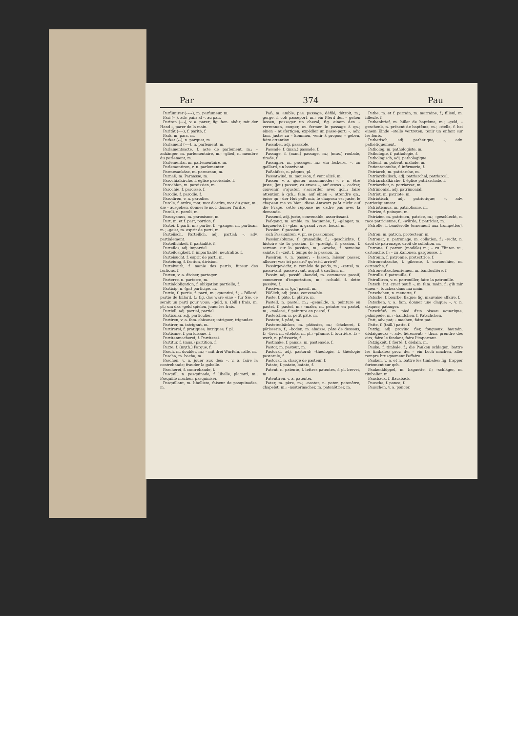Par 374 Pau
Parfümirer (–⏑–⏑), m. parfumeur, m.
Pari (–⏑), adv. pair; al –, au pair.
Pariren (⏑–⏑), v. a. parer; fig. fam. obéir; mit der Hand –, parer de la main.
Parität (–⏑–), f. parité, f.
Park, m. parc, m.
Parket (⏑–), n. parquet, m.
Parlament (–⏑–), n. parlement, m.
Parlamentsacte, f. acte de parlement, m.; –anhänger, m. parlementaire, m.; –glied, n. membre du parlement, m.
Parlementär, m. parlementaire, m.
Parlementiren, v. n. parlementer.
Parmesankäse, m. parmesan, m.
Parnaß, m. Parnasse, m.
Parochialkirche, f. église paroissiale, f.
Parochian, m. paroissien, m.
Parochie, f. paroisse, f.
Parodie, f. parodie, f.
Parodiren, v. n. parodier.
Parole, f. ordre, mot, mot d'ordre, mot du guet, m.; die – ausgeben, donner le mot, donner l'ordre.
Paroli, n. paroli, m.
Paroxysmus, m. paroxisme, m.
Part, m. et f. part, portion, f.
Partei, f. parti, m.; partie, f.; –gänger, m. partisan, m.; –geist, m. esprit de parti, m.
Parteiisch, Parteilich, adj. partial; –, adv. partialement.
Parteilichkeit, f. partialité, f.
Parteilos, adj. impartial.
Parteilosigkeit, f. impartialité, neutralité, f.
Parteisucht, f. esprit de parti, m.
Parteiung, f. faction, division.
Parteiwuth, f. manie des partis, fureur des factions, f.
Parten, v. a. diviser, partager.
Parterre, n. parterre, m.
Partialobligation, f. obligation partielle, f.
Particip, n. (gr.) participe, m.
Partie, f. partie, f. parti, m.; quantité, f.; – Billard, partie de billard, f.; fig. das wäre eine – für Sie, ce serait un parti pour vous; –geld, n. (bill.) frais, m. pl.; um das –geld spielen, jouer les frais.
Partiell, adj. partial, partiel.
Particulär, adj. particulier.
Partiren, v. a. fam. chicaner, intriguer, trigauder.
Partirer, m. intrigant, m.
Partirerei, f. pratiques, intrigues, f. pl.
Partisane, f. partuisane, f.
Partitenmacherei, f. Partiterei.
Partitur, f. (mus.) partition, f.
Parze, f. (myth.) Parque, f.
Pasch, m. doublet, m.; – mit drei Würfeln, rafle, m.
Pascha, m. bacha, m.
Paschen, v. n. jouer aux dés; –, v. a. faire la contrebande; frauder la gabelle.
Pascherei, f. contrebande, f.
Pasquill, n. pasquinade, f. libelle, placard, m.; Pasquille machen, pasquiniser.
Pasquillant, m. libelliste, faiseur de pasquinades, m.
Paß, m. amble; pas, passage, défilé; détroit, m.; gorge, f. col; passeport, m.: ein Pferd den – gehen lassen, passager un cheval; fig. einem den – verrennen, couper, ou fermer le passage à qn.; einen – ausfertigen, expédier un passe-port; –, adv. fam. juste; zu – kommen, venir à propos; – geben, faire attention.
Passabel, adj. passable.
Passade, f. (man.) passade, f.
Passage, f. (man.) passage, m.; (mus.) roulade, tirade, f.
Passagier, m. passager, m.; ein lockerer –, un gaillard, un bonvivant.
Paßahfest, n. pâques, pl.
Passatwind, m. mousson, f. vent alizé, m.
Passen, v. a. ajuster, accommoder; –, v. n. être juste; (jeu) passer; zu etwas –, auf etwas –, cadrer, convenir, s'ajuster, s'accorder avec qch.; faire attention à qch.; fam. auf einen –, attendre qn., épier qn.; der Hut paßt mir, le chapeau est juste, le chapeau me va bien; diese Antwort paßt nicht auf die Frage, cette réponse ne cadre pas avec la demande.
Passend, adj. juste, convenable, assortissant.
Paßgang, m. amble, m. haquenée, f.; –gänger, m. haquenée, f.; –glas, n. grand verre, bocal, m.
Passion, f. passion, f.
sich Passioniren, v. pr. se passionner.
Passionsblume, f. granadille, f.; –geschichte, f. histoire de la passion, f.; –predigt, f. passion, f. sermon sur la passion, m.; –woche, f. semaine sainte, f.; –zeit, f. temps de la passion, m.
Passiren, v. n. passer; – lassen, laisser passer, allouer; was ist passirt? qu'est-il arrivé?
Passirgewicht, n. remède de poids, m.; –zettel, m. passavant, passe-avant, acquit à caution, m.
Passiv, adj. passif; –handel, m. commerce passif, commerce d'importation, m.; –schuld, f. dette passive, f.
Passivum, n. (gr.) passif, m.
Päßlich, adj. juste, convenable.
Paste, f. pâte, f.; plâtre, m.
Pastell, n. pastel, m.; –gemälde, n. peinture en pastel, f. pastel, m.; –maler, m. peintre en pastel, m.; –malerei, f. peinture en pastel, f.
Pastetchen, n. petit pâté, m.
Pastete, f. pâté, m.
Pastetenbäcker, m. pâtissier, m.; –bäckerei, f. pâtisserie, f.; –boden, m. abaisse, pâte de dessous, f.; –brei, m. vitelots, m. pl.; –pfanne, f. tourtière, f.; –werk, n. pâtisserie, f.
Pastinake, f. panais, m. pastenade, f.
Pastor, m. pasteur, m.
Pastoral, adj. pastoral; –theologie, f. théologie pastorale, f.
Pastorat, n. charge de pasteur, f.
Patate, f. patate, batate, f.
Patent, n. patente, f. lettres patentes, f. pl. brevet, m.
Patentiren, v. a. patenter.
Pater, m. père, m.; –noster, n. pater, patenôtre, chapelet, m.; –nostermacher, m. patenôtrier, m.
Pathe, m. et f. parrain, m. marraine, f.; filleul, m. filleule, f.
Pathenbrief, m. billet de baptême, m.; –geld, –geschenk, n. présent de baptême, m.; –stelle, f. bei einem Kinde –stelle vertreten, tenir un enfant sur les fonts.
Pathetisch, adj. pathétique; –, adv. pathétiquement.
Patholog, m. pathologiste, m.
Pathologie, f. pathologie, f.
Pathologisch, adj. pathologique.
Patient, m. patient, malade, m.
Patientenstube, f. infirmerie, f.
Patriarch, m. patriarche, m.
Patriarchalisch, adj. patriarchal, patriarcal.
Patriarchalkirche, f. église patriarchale, f.
Patriarchat, n. patriarcat, m.
Patrimonial, adj. patrimonial.
Patriot, m. patriote, m.
Patriotisch, adj. patriotique; –, adv. patriotiquement.
Patriotismus, m. patriotisme, m.
Patrize, f. poinçon, m.
Patrizier, m. patricien, patrice, m.; –geschlecht, n. race patricienne, f.; –würde, f. patriciat, m.
Patrolle, f. banderolle (ornement aux trompettes), f.
Patron, m. patron, protecteur, m.
Patronat, n. patronage, m. collation, f.; –recht, n. droit de patronage, droit de collation, m.
Patrone, f. patron (modèle) m.; – zu Flinten rc., cartouche, f.; – zu Kanonen, gargousse, f.
Patronin, f. patronne, protectrice, f.
Patronentasche, f. giberne, f. cartouchier, m. cartouche, f.
Patronentaschenriemen, m. bandoulière, f.
Patrulle, f. patrouille, f.
Patrulliren, v. n. patrouiller, faire la patrouille.
Patsch! int. crac! pouf! –, m. fam. main, f.; gib mir einen –, touchez dans ma main.
Patschchen, n. menotte, f.
Patsche, f. bourbe, flaque; fig. mauvaise affaire, f.
Patschen, v. a. fam. donner une claque; –, v. n. claquer; patauger.
Patschfuß, m. pied d'un oiseau aquatique, palmipède, m.; –händchen, f. Patschchen.
Patt, adv. pat; – machen, faire pat.
Patte, f. (taill.) patte, f.
Patzig, adj. provinc. fier, fougueux, hautain, dédaigneux; –, adv. fièrement; – thun, prendre des airs; faire le fendant, faire l'important.
Patzigkeit, f. fierté, f. dédain, m.
Pauke, f. timbale, f.; die Pauken schlagen, battre les timbales; prov. der – ein Loch machen, aller rompre brusquement l'affaire.
Pauken, v. a. et n. battre les timbales; fig. frapper fortement sur qch.
Paukenklöppel, m. baguette, f.; –schläger, m. timbalier, m.
Pausback, f. Bausback.
Pausche, f. ponce, f.
Pauschen, v. a. poncer.